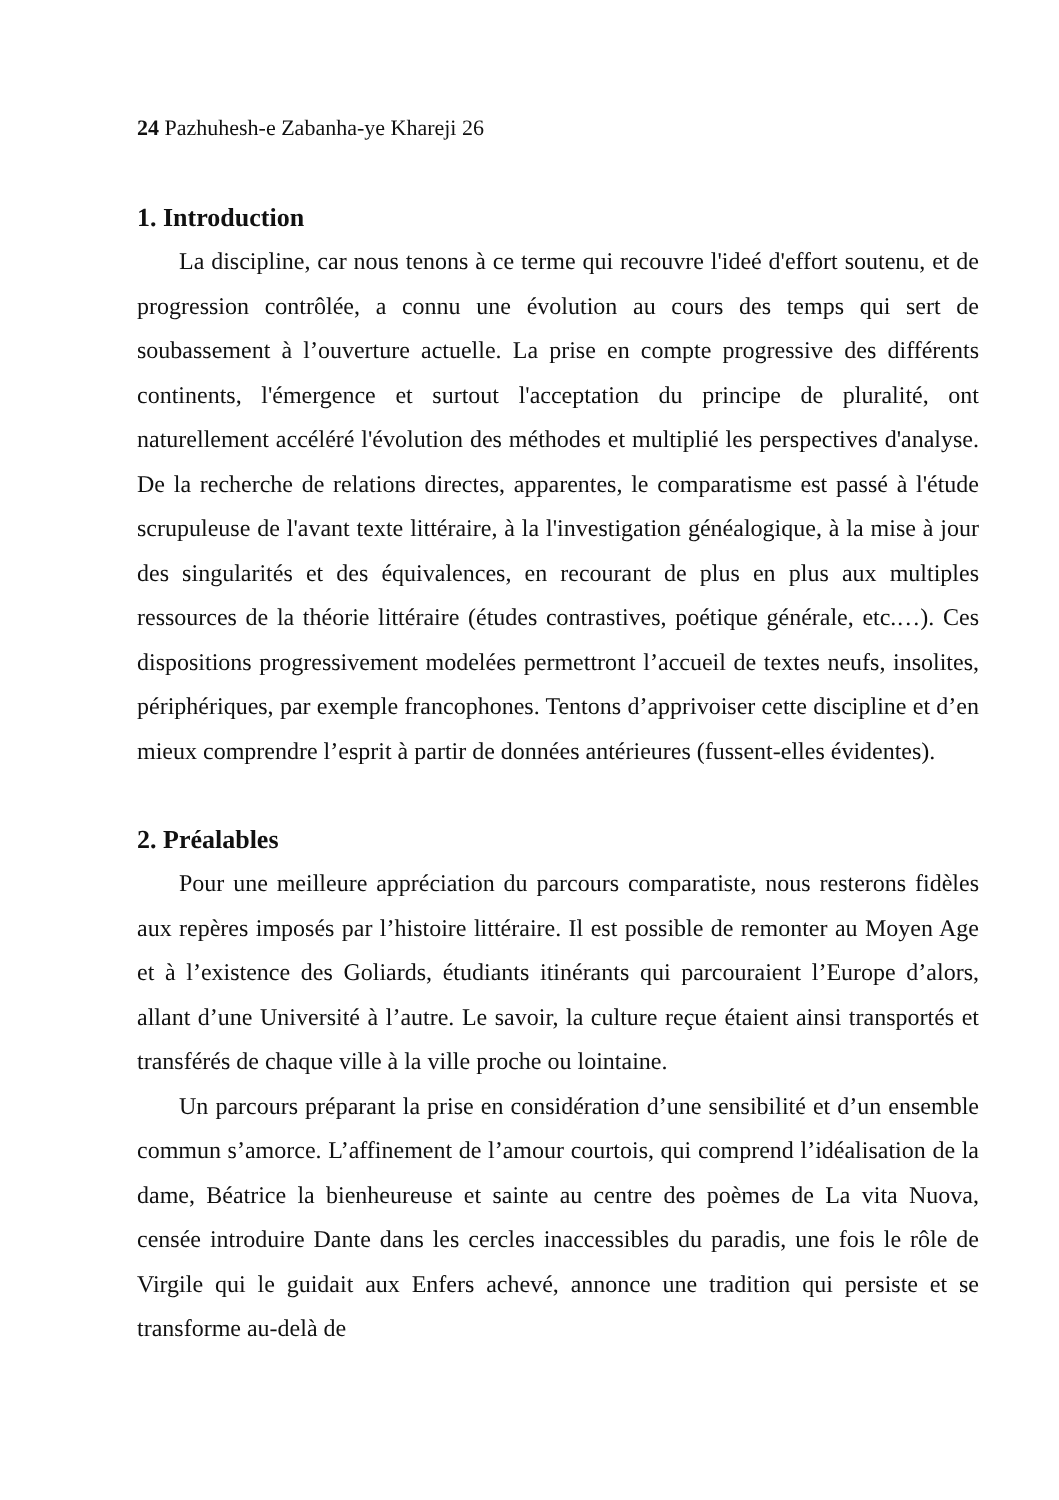24 Pazhuhesh-e Zabanha-ye Khareji 26
1. Introduction
La discipline, car nous tenons à ce terme qui recouvre l'ideé d'effort soutenu, et de progression contrôlée, a connu une évolution au cours des temps qui sert de soubassement à l’ouverture actuelle. La prise en compte progressive des différents continents, l'émergence et surtout l'acceptation du principe de pluralité, ont naturellement accéléré l'évolution des méthodes et multiplié les perspectives d'analyse. De la recherche de relations directes, apparentes, le comparatisme est passé à l'étude scrupuleuse de l'avant texte littéraire, à la l'investigation généalogique, à la mise à jour des singularités et des équivalences, en recourant de plus en plus aux multiples ressources de la théorie littéraire (études contrastives, poétique générale, etc.…). Ces dispositions progressivement modelées permettront l’accueil de textes neufs, insolites, périphériques, par exemple francophones. Tentons d’apprivoiser cette discipline et d’en mieux comprendre l’esprit à partir de données antérieures (fussent-elles évidentes).
2. Préalables
Pour une meilleure appréciation du parcours comparatiste, nous resterons fidèles aux repères imposés par l’histoire littéraire. Il est possible de remonter au Moyen Age et à l’existence des Goliards, étudiants itinérants qui parcouraient l’Europe d’alors, allant d’une Université à l’autre. Le savoir, la culture reçue étaient ainsi transportés et transférés de chaque ville à la ville proche ou lointaine.
Un parcours préparant la prise en considération d’une sensibilité et d’un ensemble commun s’amorce. L’affinement de l’amour courtois, qui comprend l’idéalisation de la dame, Béatrice la bienheureuse et sainte au centre des poèmes de La vita Nuova, censée introduire Dante dans les cercles inaccessibles du paradis, une fois le rôle de Virgile qui le guidait aux Enfers achevé, annonce une tradition qui persiste et se transforme au-delà de